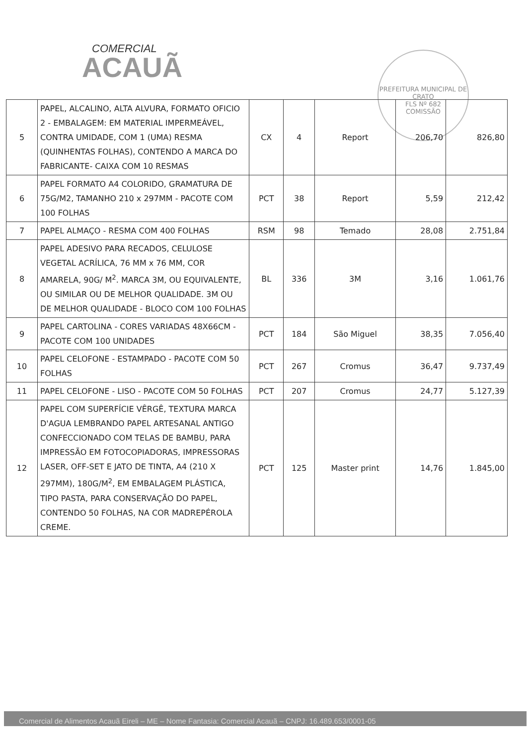COMERCIAL
ACAUÃ
PREFEITURA MUNICIPAL DE CRATO
FLS Nº 682
COMISSÃO
| 5 | PAPEL, ALCALINO, ALTA ALVURA, FORMATO OFICIO 2 - EMBALAGEM: EM MATERIAL IMPERMEÁVEL, CONTRA UMIDADE, COM 1 (UMA) RESMA (QUINHENTAS FOLHAS), CONTENDO A MARCA DO FABRICANTE- CAIXA COM 10 RESMAS | CX | 4 | Report | 206,70 | 826,80 |
| 6 | PAPEL FORMATO A4 COLORIDO, GRAMATURA DE 75G/M2, TAMANHO 210 x 297MM - PACOTE COM 100 FOLHAS | PCT | 38 | Report | 5,59 | 212,42 |
| 7 | PAPEL ALMAÇO - RESMA COM 400 FOLHAS | RSM | 98 | Temado | 28,08 | 2.751,84 |
| 8 | PAPEL ADESIVO PARA RECADOS, CELULOSE VEGETAL ACRÍLICA, 76 MM x 76 MM, COR AMARELA, 90G/ M<sup>2</sup>. MARCA 3M, OU EQUIVALENTE, OU SIMILAR OU DE MELHOR QUALIDADE. 3M OU DE MELHOR QUALIDADE - BLOCO COM 100 FOLHAS | BL | 336 | 3M | 3,16 | 1.061,76 |
| 9 | PAPEL CARTOLINA - CORES VARIADAS 48X66CM -PACOTE COM 100 UNIDADES | PCT | 184 | São Miguel | 38,35 | 7.056,40 |
| 10 | PAPEL CELOFONE - ESTAMPADO - PACOTE COM 50 FOLHAS | PCT | 267 | Cromus | 36,47 | 9.737,49 |
| 11 | PAPEL CELOFONE - LISO - PACOTE COM 50 FOLHAS | PCT | 207 | Cromus | 24,77 | 5.127,39 |
| 12 | PAPEL COM SUPERFÍCIE VÊRGÊ, TEXTURA MARCA D'AGUA LEMBRANDO PAPEL ARTESANAL ANTIGO CONFECCIONADO COM TELAS DE BAMBU, PARA IMPRESSÃO EM FOTOCOPIADORAS, IMPRESSORAS LASER, OFF-SET E JATO DE TINTA, A4 (210 X 297MM), 180G/M<sup>2</sup>, EM EMBALAGEM PLÁSTICA, TIPO PASTA, PARA CONSERVAÇÃO DO PAPEL, CONTENDO 50 FOLHAS, NA COR MADREPÉROLA CREME. | PCT | 125 | Master print | 14,76 | 1.845,00 |
Comercial de Alimentos Acauã Eireli – ME – Nome Fantasia: Comercial Acauã – CNPJ: 16.489.653/0001-05